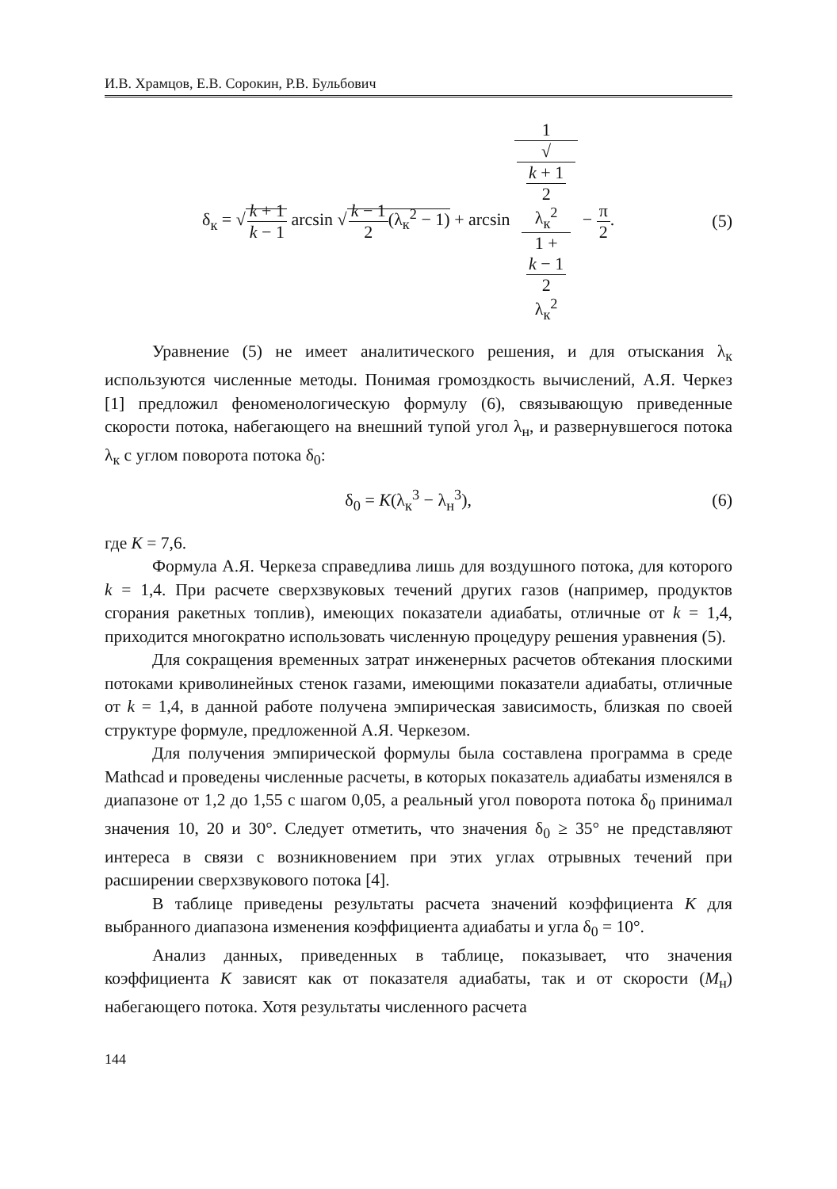И.В. Храмцов, Е.В. Сорокин, Р.В. Бульбович
δ<sub>к</sub> = √k + 1 k − 1 arcsin √k − 1 2(λ<sub>к</sub><sup>2</sup> − 1) + arcsin 1 √
k + 1
2
λ<sub>к</sub><sup>2</sup>
1 +
k − 1
2
λ<sub>к</sub><sup>2</sup> − π 2.
(5)
Уравнение (5) не имеет аналитического решения, и для отыскания λ<sub>к</sub> используются численные методы. Понимая громоздкость вычислений, А.Я. Черкез [1] предложил феноменологическую формулу (6), связывающую приведенные скорости потока, набегающего на внешний тупой угол λ<sub>н</sub>, и развернувшегося потока λ<sub>к</sub> с углом поворота потока δ<sub>0</sub>:
δ<sub>0</sub> = K(λ<sub>к</sub><sup>3</sup> − λ<sub>н</sub><sup>3</sup>), (6)
где K = 7,6.
Формула А.Я. Черкеза справедлива лишь для воздушного потока, для которого k = 1,4. При расчете сверхзвуковых течений других газов (например, продуктов сгорания ракетных топлив), имеющих показатели адиабаты, отличные от k = 1,4, приходится многократно использовать численную процедуру решения уравнения (5).
Для сокращения временных затрат инженерных расчетов обтекания плоскими потоками криволинейных стенок газами, имеющими показатели адиабаты, отличные от k = 1,4, в данной работе получена эмпирическая зависимость, близкая по своей структуре формуле, предложенной А.Я. Черкезом.
Для получения эмпирической формулы была составлена программа в среде Mathcad и проведены численные расчеты, в которых показатель адиабаты изменялся в диапазоне от 1,2 до 1,55 с шагом 0,05, а реальный угол поворота потока δ<sub>0</sub> принимал значения 10, 20 и 30°. Следует отметить, что значения δ<sub>0</sub> ≥ 35° не представляют интереса в связи с возникновением при этих углах отрывных течений при расширении сверхзвукового потока [4].
В таблице приведены результаты расчета значений коэффициента K для выбранного диапазона изменения коэффициента адиабаты и угла δ<sub>0</sub> = 10°.
Анализ данных, приведенных в таблице, показывает, что значения коэффициента K зависят как от показателя адиабаты, так и от скорости (M<sub>н</sub>) набегающего потока. Хотя результаты численного расчета
144